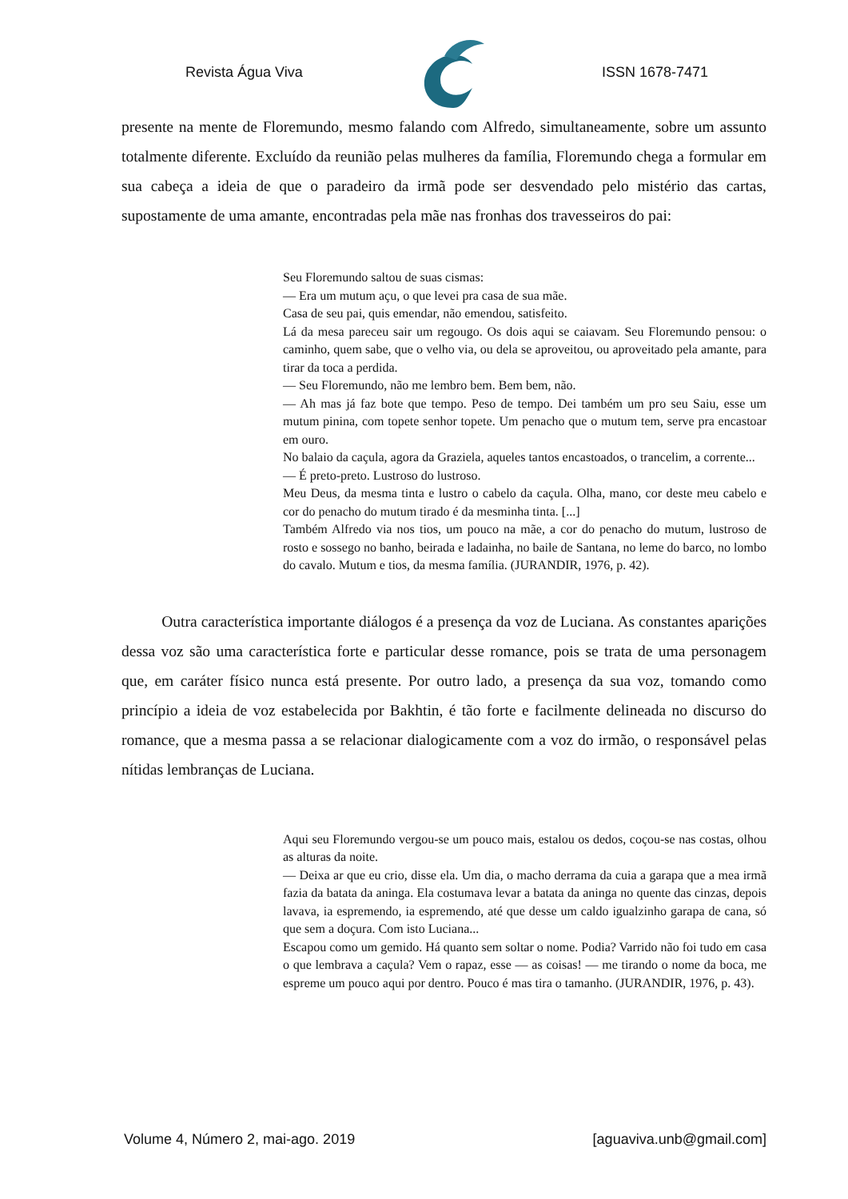Revista Água Viva ISSN 1678-7471
presente na mente de Floremundo, mesmo falando com Alfredo, simultaneamente, sobre um assunto totalmente diferente. Excluído da reunião pelas mulheres da família, Floremundo chega a formular em sua cabeça a ideia de que o paradeiro da irmã pode ser desvendado pelo mistério das cartas, supostamente de uma amante, encontradas pela mãe nas fronhas dos travesseiros do pai:
Seu Floremundo saltou de suas cismas:
— Era um mutum açu, o que levei pra casa de sua mãe.
Casa de seu pai, quis emendar, não emendou, satisfeito.
Lá da mesa pareceu sair um regougo. Os dois aqui se caiavam. Seu Floremundo pensou: o caminho, quem sabe, que o velho via, ou dela se aproveitou, ou aproveitado pela amante, para tirar da toca a perdida.
— Seu Floremundo, não me lembro bem. Bem bem, não.
— Ah mas já faz bote que tempo. Peso de tempo. Dei também um pro seu Saiu, esse um mutum pinina, com topete senhor topete. Um penacho que o mutum tem, serve pra encastoar em ouro.
No balaio da caçula, agora da Graziela, aqueles tantos encastoados, o trancelim, a corrente...
— É preto-preto. Lustroso do lustroso.
Meu Deus, da mesma tinta e lustro o cabelo da caçula. Olha, mano, cor deste meu cabelo e cor do penacho do mutum tirado é da mesminha tinta. [...]
Também Alfredo via nos tios, um pouco na mãe, a cor do penacho do mutum, lustroso de rosto e sossego no banho, beirada e ladainha, no baile de Santana, no leme do barco, no lombo do cavalo. Mutum e tios, da mesma família. (JURANDIR, 1976, p. 42).
Outra característica importante diálogos é a presença da voz de Luciana. As constantes aparições dessa voz são uma característica forte e particular desse romance, pois se trata de uma personagem que, em caráter físico nunca está presente. Por outro lado, a presença da sua voz, tomando como princípio a ideia de voz estabelecida por Bakhtin, é tão forte e facilmente delineada no discurso do romance, que a mesma passa a se relacionar dialogicamente com a voz do irmão, o responsável pelas nítidas lembranças de Luciana.
Aqui seu Floremundo vergou-se um pouco mais, estalou os dedos, coçou-se nas costas, olhou as alturas da noite.
— Deixa ar que eu crio, disse ela. Um dia, o macho derrama da cuia a garapa que a mea irmã fazia da batata da aninga. Ela costumava levar a batata da aninga no quente das cinzas, depois lavava, ia espremendo, ia espremendo, até que desse um caldo igualzinho garapa de cana, só que sem a doçura. Com isto Luciana...
Escapou como um gemido. Há quanto sem soltar o nome. Podia? Varrido não foi tudo em casa o que lembrava a caçula? Vem o rapaz, esse — as coisas! — me tirando o nome da boca, me espreme um pouco aqui por dentro. Pouco é mas tira o tamanho. (JURANDIR, 1976, p. 43).
Volume 4, Número 2, mai-ago. 2019 [aguaviva.unb@gmail.com]